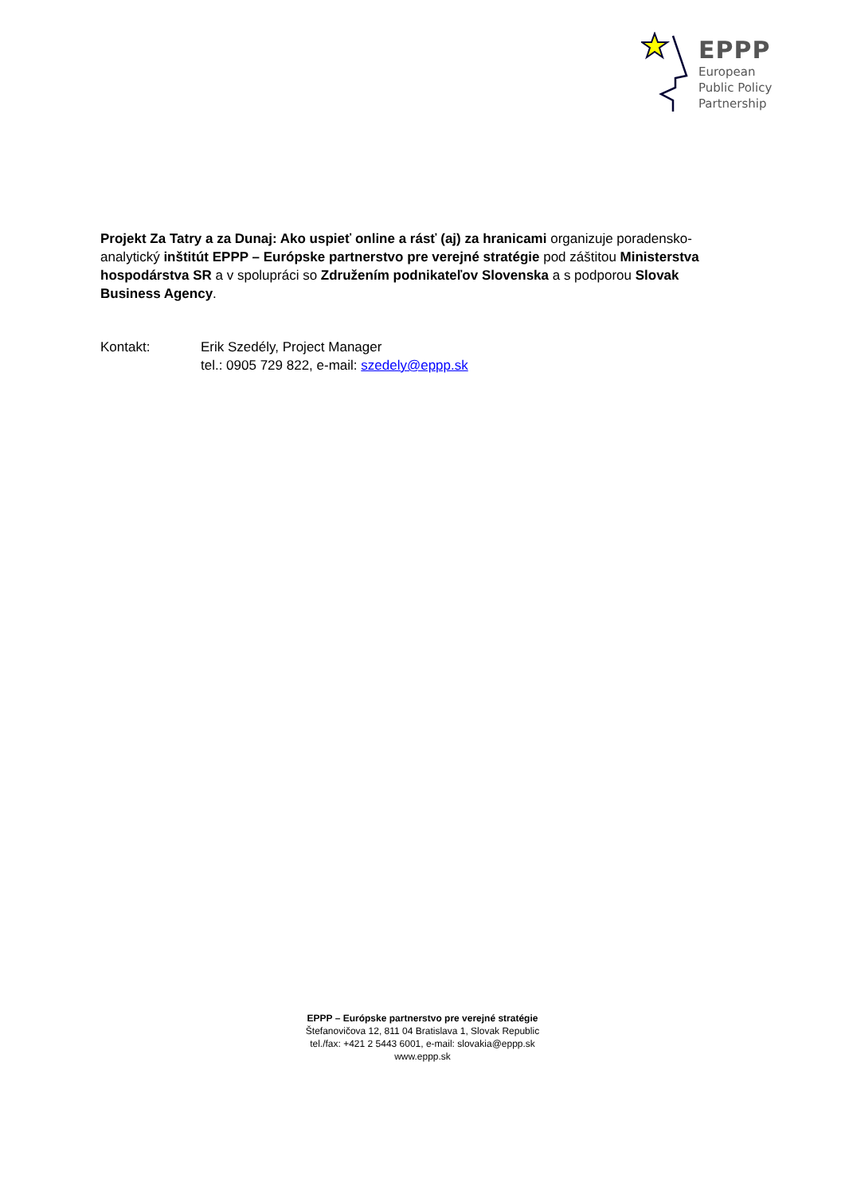EPPP
European
Public Policy
Partnership
Projekt Za Tatry a za Dunaj: Ako uspieť online a rásť (aj) za hranicami organizuje poradensko-analytický inštitút EPPP – Európske partnerstvo pre verejné stratégie pod záštitou Ministerstva hospodárstva SR a v spolupráci so Združením podnikateľov Slovenska a s podporou Slovak Business Agency.
Kontakt: Erik Szedély, Project Manager
tel.: 0905 729 822, e-mail: szedely@eppp.sk
EPPP – Európske partnerstvo pre verejné stratégie
Štefanovičova 12, 811 04 Bratislava 1, Slovak Republic
tel./fax: +421 2 5443 6001, e-mail: slovakia@eppp.sk
www.eppp.sk